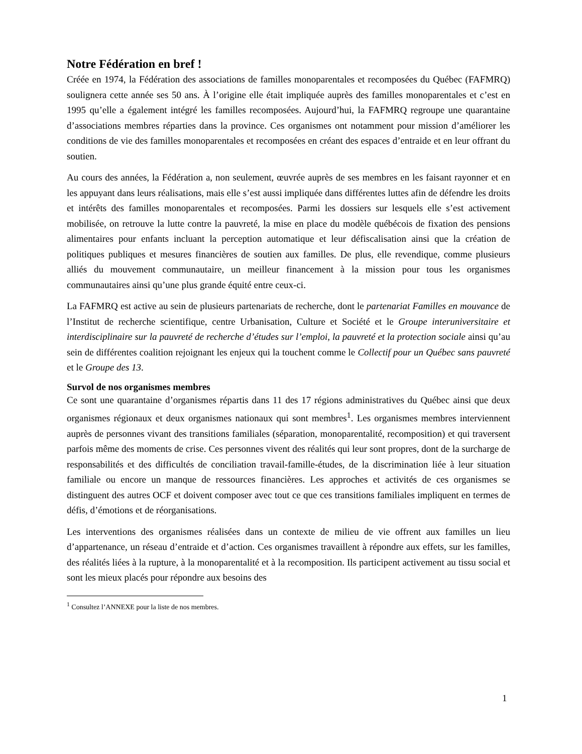Notre Fédération en bref !
Créée en 1974, la Fédération des associations de familles monoparentales et recomposées du Québec (FAFMRQ) soulignera cette année ses 50 ans. À l’origine elle était impliquée auprès des familles monoparentales et c’est en 1995 qu’elle a également intégré les familles recomposées. Aujourd’hui, la FAFMRQ regroupe une quarantaine d’associations membres réparties dans la province. Ces organismes ont notamment pour mission d’améliorer les conditions de vie des familles monoparentales et recomposées en créant des espaces d’entraide et en leur offrant du soutien.
Au cours des années, la Fédération a, non seulement, œuvrée auprès de ses membres en les faisant rayonner et en les appuyant dans leurs réalisations, mais elle s’est aussi impliquée dans différentes luttes afin de défendre les droits et intérêts des familles monoparentales et recomposées. Parmi les dossiers sur lesquels elle s’est activement mobilisée, on retrouve la lutte contre la pauvreté, la mise en place du modèle québécois de fixation des pensions alimentaires pour enfants incluant la perception automatique et leur défiscalisation ainsi que la création de politiques publiques et mesures financières de soutien aux familles. De plus, elle revendique, comme plusieurs alliés du mouvement communautaire, un meilleur financement à la mission pour tous les organismes communautaires ainsi qu’une plus grande équité entre ceux-ci.
La FAFMRQ est active au sein de plusieurs partenariats de recherche, dont le partenariat Familles en mouvance de l’Institut de recherche scientifique, centre Urbanisation, Culture et Société et le Groupe interuniversitaire et interdisciplinaire sur la pauvreté de recherche d’études sur l’emploi, la pauvreté et la protection sociale ainsi qu’au sein de différentes coalition rejoignant les enjeux qui la touchent comme le Collectif pour un Québec sans pauvreté et le Groupe des 13.
Survol de nos organismes membres
Ce sont une quarantaine d’organismes répartis dans 11 des 17 régions administratives du Québec ainsi que deux organismes régionaux et deux organismes nationaux qui sont membres<sup>1</sup>. Les organismes membres interviennent auprès de personnes vivant des transitions familiales (séparation, monoparentalité, recomposition) et qui traversent parfois même des moments de crise. Ces personnes vivent des réalités qui leur sont propres, dont de la surcharge de responsabilités et des difficultés de conciliation travail-famille-études, de la discrimination liée à leur situation familiale ou encore un manque de ressources financières. Les approches et activités de ces organismes se distinguent des autres OCF et doivent composer avec tout ce que ces transitions familiales impliquent en termes de défis, d’émotions et de réorganisations.
Les interventions des organismes réalisées dans un contexte de milieu de vie offrent aux familles un lieu d’appartenance, un réseau d’entraide et d’action. Ces organismes travaillent à répondre aux effets, sur les familles, des réalités liées à la rupture, à la monoparentalité et à la recomposition. Ils participent activement au tissu social et sont les mieux placés pour répondre aux besoins des
<sup>1</sup> Consultez l’ANNEXE pour la liste de nos membres.
1